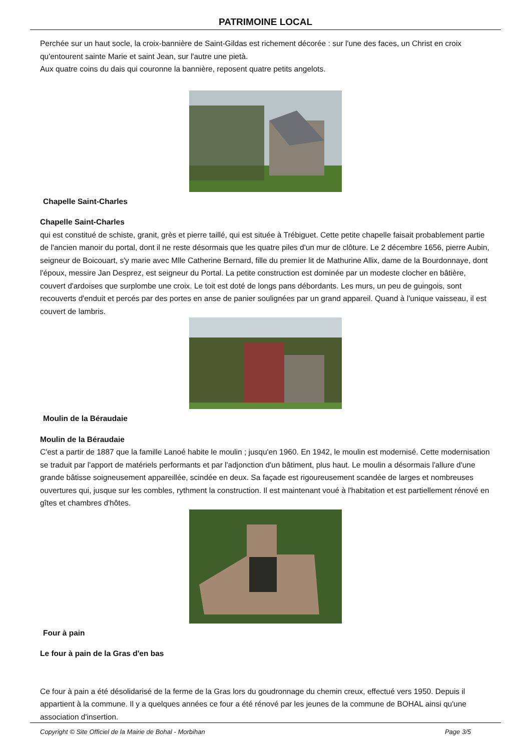PATRIMOINE LOCAL
Perchée sur un haut socle, la croix-bannière de Saint-Gildas est richement décorée : sur l'une des faces, un Christ en croix qu'entourent sainte Marie et saint Jean, sur l'autre une pietà.
Aux quatre coins du dais qui couronne la bannière, reposent quatre petits angelots.
Chapelle Saint-Charles
Chapelle Saint-Charles
qui est constitué de schiste, granit, grès et pierre taillé, qui est située à Trébiguet. Cette petite chapelle faisait probablement partie de l'ancien manoir du portal, dont il ne reste désormais que les quatre piles d'un mur de clôture. Le 2 décembre 1656, pierre Aubin, seigneur de Boicouart, s'y marie avec Mlle Catherine Bernard, fille du premier lit de Mathurine Allix, dame de la Bourdonnaye, dont l'époux, messire Jan Desprez, est seigneur du Portal. La petite construction est dominée par un modeste clocher en bâtière, couvert d'ardoises que surplombe une croix. Le toit est doté de longs pans débordants. Les murs, un peu de guingois, sont recouverts d'enduit et percés par des portes en anse de panier soulignées par un grand appareil. Quand à l'unique vaisseau, il est couvert de lambris.
Moulin de la Béraudaie
Moulin de la Béraudaie
C'est a partir de 1887 que la famille Lanoé habite le moulin ; jusqu'en 1960. En 1942, le moulin est modernisé. Cette modernisation se traduit par l'apport de matériels performants et par l'adjonction d'un bâtiment, plus haut. Le moulin a désormais l'allure d'une grande bâtisse soigneusement appareillée, scindée en deux. Sa façade est rigoureusement scandée de larges et nombreuses ouvertures qui, jusque sur les combles, rythment la construction. Il est maintenant voué à l'habitation et est partiellement rénové en gîtes et chambres d'hôtes.
Four à pain
Le four à pain de la Gras d'en bas
Ce four à pain a été désolidarisé de la ferme de la Gras lors du goudronnage du chemin creux, effectué vers 1950. Depuis il appartient à la commune. Il y a quelques années ce four a été rénové par les jeunes de la commune de BOHAL ainsi qu'une association d'insertion.
Copyright © Site Officiel de la Mairie de Bohal - Morbihan Page 3/5